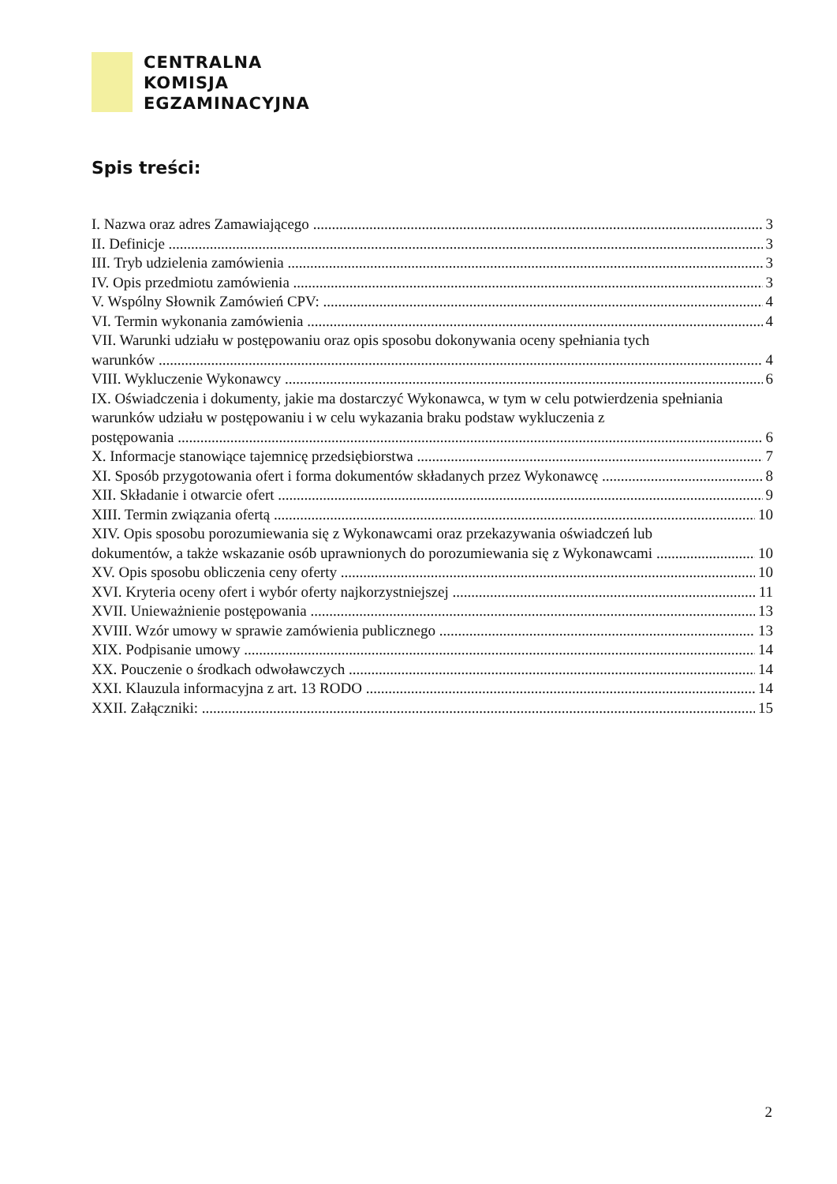CENTRALNA
KOMISJA
EGZAMINACYJNA
Spis treści:
I. Nazwa oraz adres Zamawiającego 3
II. Definicje 3
III. Tryb udzielenia zamówienia 3
IV. Opis przedmiotu zamówienia 3
V. Wspólny Słownik Zamówień CPV: 4
VI. Termin wykonania zamówienia 4
VII. Warunki udziału w postępowaniu oraz opis sposobu dokonywania oceny spełniania tych
warunków 4
VIII. Wykluczenie Wykonawcy 6
IX. Oświadczenia i dokumenty, jakie ma dostarczyć Wykonawca, w tym w celu potwierdzenia spełniania warunków udziału w postępowaniu i w celu wykazania braku podstaw wykluczenia z
postępowania 6
X. Informacje stanowiące tajemnicę przedsiębiorstwa 7
XI. Sposób przygotowania ofert i forma dokumentów składanych przez Wykonawcę 8
XII. Składanie i otwarcie ofert 9
XIII. Termin związania ofertą 10
XIV. Opis sposobu porozumiewania się z Wykonawcami oraz przekazywania oświadczeń lub
dokumentów, a także wskazanie osób uprawnionych do porozumiewania się z Wykonawcami 10
XV. Opis sposobu obliczenia ceny oferty 10
XVI. Kryteria oceny ofert i wybór oferty najkorzystniejszej 11
XVII. Unieważnienie postępowania 13
XVIII. Wzór umowy w sprawie zamówienia publicznego 13
XIX. Podpisanie umowy 14
XX. Pouczenie o środkach odwoławczych 14
XXI. Klauzula informacyjna z art. 13 RODO 14
XXII. Załączniki: 15
2